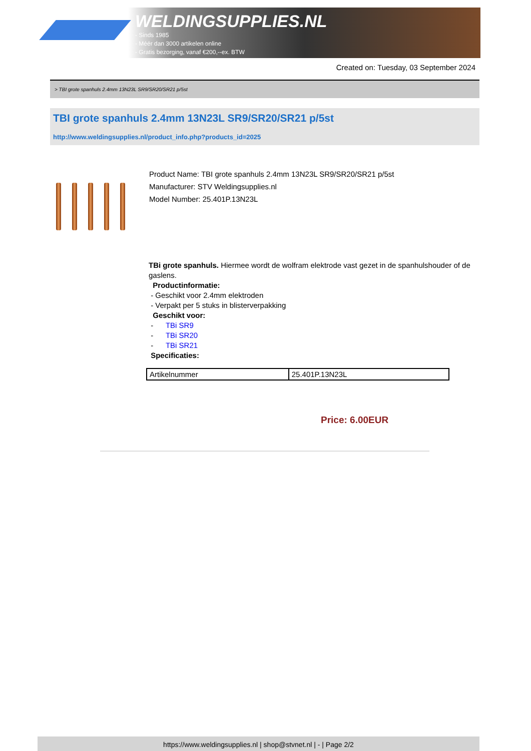WELDINGSUPPLIES.NL
- Sinds 1985
- Méér dan 3000 artikelen online
- Gratis bezorging, vanaf €200,--ex. BTW
Created on: Tuesday, 03 September 2024
> TBI grote spanhuls 2.4mm 13N23L SR9/SR20/SR21 p/5st
TBI grote spanhuls 2.4mm 13N23L SR9/SR20/SR21 p/5st
http://www.weldingsupplies.nl/product_info.php?products_id=2025
Product Name: TBI grote spanhuls 2.4mm 13N23L SR9/SR20/SR21 p/5st
Manufacturer: STV Weldingsupplies.nl
Model Number: 25.401P.13N23L
TBi grote spanhuls. Hiermee wordt de wolfram elektrode vast gezet in de spanhulshouder of de gaslens.
Productinformatie:
- Geschikt voor 2.4mm elektroden
- Verpakt per 5 stuks in blisterverpakking
Geschikt voor:
- TBi SR9
- TBi SR20
- TBi SR21
Specificaties:
| Artikelnummer | 25.401P.13N23L |
Price: 6.00EUR
https://www.weldingsupplies.nl | shop@stvnet.nl | - | Page 2/2